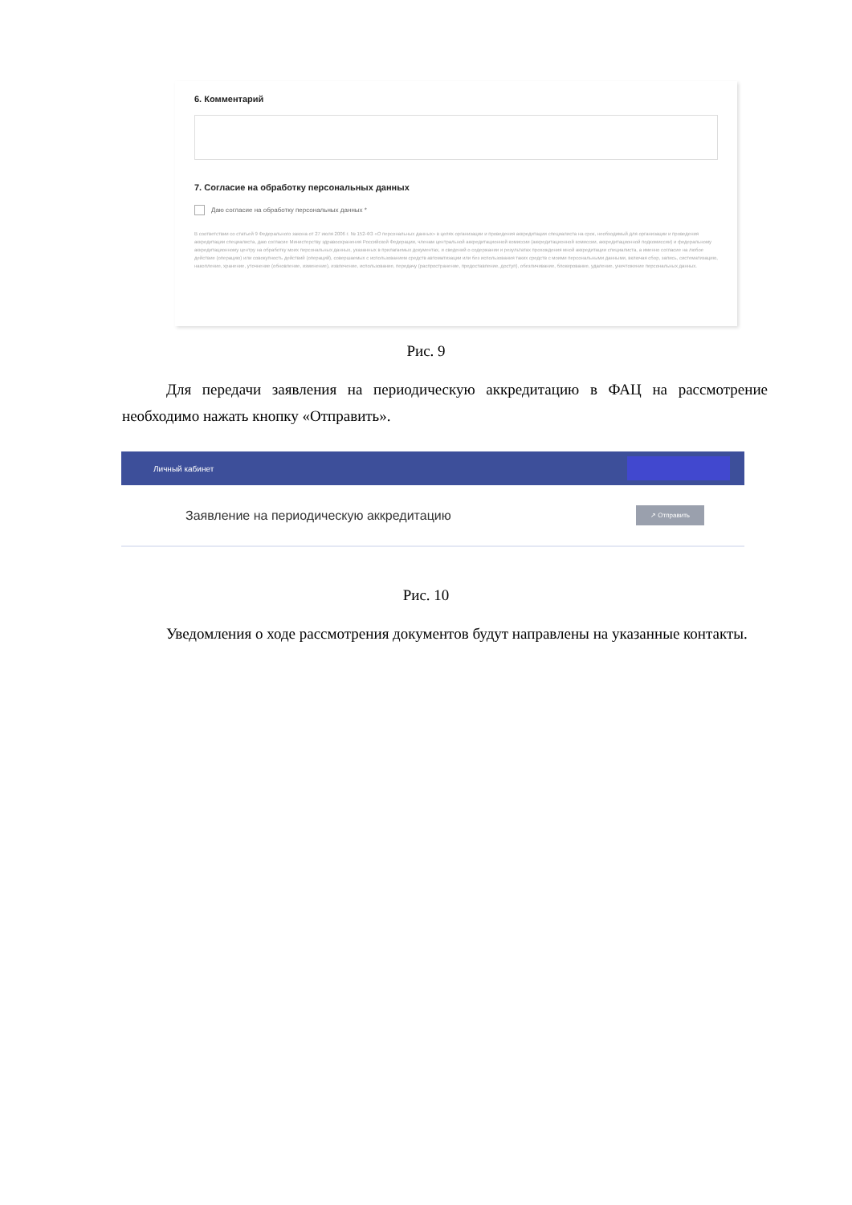6. Комментарий
7. Согласие на обработку персональных данных
Даю согласие на обработку персональных данных *
В соответствии со статьей 9 Федерального закона от 27 июля 2006 г. № 152-ФЗ «О персональных данных» в целях организации и проведения аккредитации специалиста на срок, необходимый для организации и проведения аккредитации специалиста, даю согласие Министерству здравоохранения Российской Федерации, членам центральной аккредитационной комиссии (аккредитационной комиссии, аккредитационной подкомиссии) и федеральному аккредитационному центру на обработку моих персональных данных, указанных в прилагаемых документах, и сведений о содержании и результатах прохождения мной аккредитации специалиста, а именно согласие на любое действие (операцию) или совокупность действий (операций), совершаемых с использованием средств автоматизации или без использования таких средств с моими персональными данными, включая сбор, запись, систематизацию, накопление, хранение, уточнение (обновление, изменение), извлечение, использование, передачу (распространение, предоставление, доступ), обезличивание, блокирование, удаление, уничтожение персональных данных.
Рис. 9
Для передачи заявления на периодическую аккредитацию в ФАЦ на рассмотрение необходимо нажать кнопку «Отправить».
Личный кабинет
Заявление на периодическую аккредитацию ↗ Отправить
Рис. 10
Уведомления о ходе рассмотрения документов будут направлены на указанные контакты.